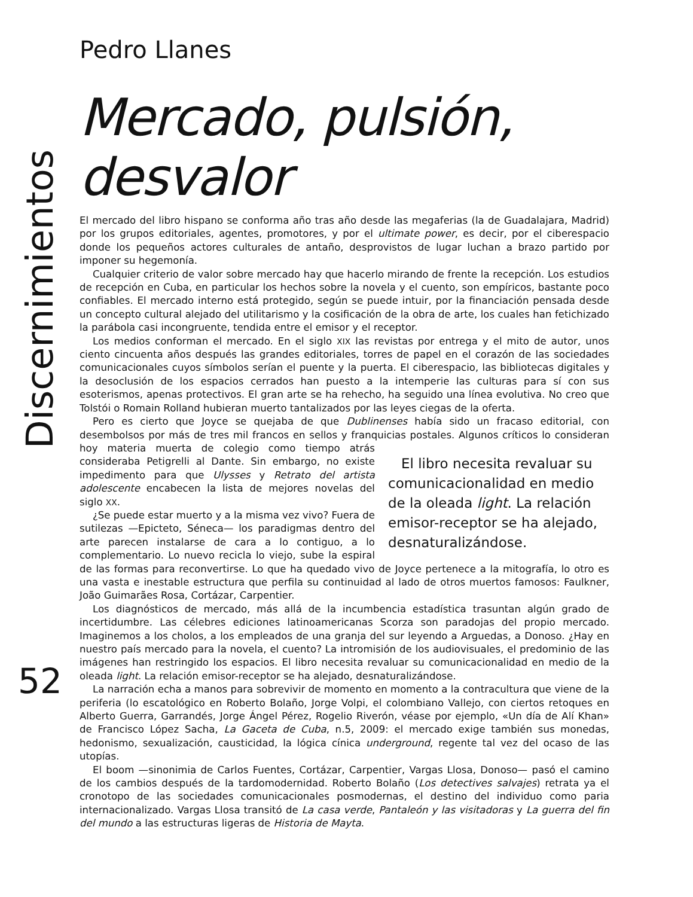Discernimientos
52
Pedro Llanes
Mercado, pulsión, desvalor
El mercado del libro hispano se conforma año tras año desde las megaferias (la de Guadalajara, Madrid) por los grupos editoriales, agentes, promotores, y por el ultimate power, es decir, por el ciberespacio donde los pequeños actores culturales de antaño, desprovistos de lugar luchan a brazo partido por imponer su hegemonía.
Cualquier criterio de valor sobre mercado hay que hacerlo mirando de frente la recepción. Los estudios de recepción en Cuba, en particular los hechos sobre la novela y el cuento, son empíricos, bastante poco confiables. El mercado interno está protegido, según se puede intuir, por la financiación pensada desde un concepto cultural alejado del utilitarismo y la cosificación de la obra de arte, los cuales han fetichizado la parábola casi incongruente, tendida entre el emisor y el receptor.
Los medios conforman el mercado. En el siglo XIX las revistas por entrega y el mito de autor, unos ciento cincuenta años después las grandes editoriales, torres de papel en el corazón de las sociedades comunicacionales cuyos símbolos serían el puente y la puerta. El ciberespacio, las bibliotecas digitales y la desoclusión de los espacios cerrados han puesto a la intemperie las culturas para sí con sus esoterismos, apenas protectivos. El gran arte se ha rehecho, ha seguido una línea evolutiva. No creo que Tolstói o Romain Rolland hubieran muerto tantalizados por las leyes ciegas de la oferta.
Pero es cierto que Joyce se quejaba de que Dublinenses había sido un fracaso editorial, con desembolsos por más de tres mil francos en sellos y franquicias postales. Algunos críticos lo El libro necesita revaluar su comunicacionalidad en medio de la oleada light. La relación emisor-receptor se ha alejado, desnaturalizándose. consideran hoy materia muerta de colegio como tiempo atrás consideraba Petigrelli al Dante. Sin embargo, no existe impedimento para que Ulysses y Retrato del artista adolescente encabecen la lista de mejores novelas del siglo XX.
¿Se puede estar muerto y a la misma vez vivo? Fuera de sutilezas —Epicteto, Séneca— los paradigmas dentro del arte parecen instalarse de cara a lo contiguo, a lo complementario. Lo nuevo recicla lo viejo, sube la espiral de las formas para reconvertirse. Lo que ha quedado vivo de Joyce pertenece a la mitografía, lo otro es una vasta e inestable estructura que perfila su continuidad al lado de otros muertos famosos: Faulkner, João Guimarães Rosa, Cortázar, Carpentier.
Los diagnósticos de mercado, más allá de la incumbencia estadística trasuntan algún grado de incertidumbre. Las célebres ediciones latinoamericanas Scorza son paradojas del propio mercado. Imaginemos a los cholos, a los empleados de una granja del sur leyendo a Arguedas, a Donoso. ¿Hay en nuestro país mercado para la novela, el cuento? La intromisión de los audiovisuales, el predominio de las imágenes han restringido los espacios. El libro necesita revaluar su comunicacionalidad en medio de la oleada light. La relación emisor-receptor se ha alejado, desnaturalizándose.
La narración echa a manos para sobrevivir de momento en momento a la contracultura que viene de la periferia (lo escatológico en Roberto Bolaño, Jorge Volpi, el colombiano Vallejo, con ciertos retoques en Alberto Guerra, Garrandés, Jorge Ángel Pérez, Rogelio Riverón, véase por ejemplo, «Un día de Alí Khan» de Francisco López Sacha, La Gaceta de Cuba, n.5, 2009: el mercado exige también sus monedas, hedonismo, sexualización, causticidad, la lógica cínica underground, regente tal vez del ocaso de las utopías.
El boom —sinonimia de Carlos Fuentes, Cortázar, Carpentier, Vargas Llosa, Donoso— pasó el camino de los cambios después de la tardomodernidad. Roberto Bolaño (Los detectives salvajes) retrata ya el cronotopo de las sociedades comunicacionales posmodernas, el destino del individuo como paria internacionalizado. Vargas Llosa transitó de La casa verde, Pantaleón y las visitadoras y La guerra del fin del mundo a las estructuras ligeras de Historia de Mayta.